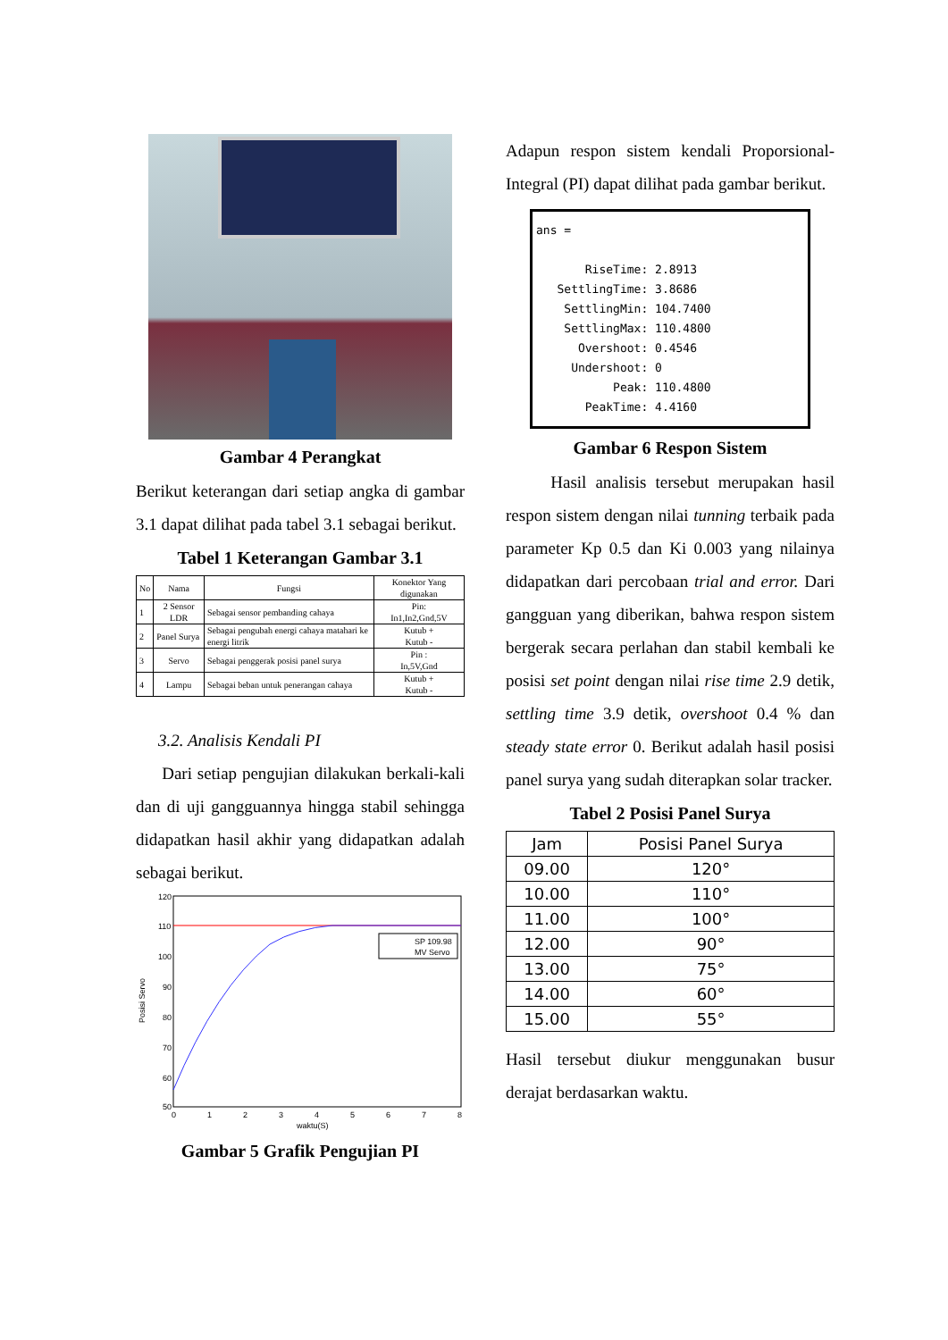Gambar 4 Perangkat
Berikut keterangan dari setiap angka di gambar 3.1 dapat dilihat pada tabel 3.1 sebagai berikut.
Tabel 1 Keterangan Gambar 3.1
| No | Nama | Fungsi | Konektor Yang digunakan |
| --- | --- | --- | --- |
| 1 | 2 Sensor LDR | Sebagai sensor pembanding cahaya | Pin: In1,In2,Gnd,5V |
| 2 | Panel Surya | Sebagai pengubah energi cahaya matahari ke energi litrik | Kutub + Kutub - |
| 3 | Servo | Sebagai penggerak posisi panel surya | Pin : In,5V,Gnd |
| 4 | Lampu | Sebagai beban untuk penerangan cahaya | Kutub + Kutub - |
3.2. Analisis Kendali PI
Dari setiap pengujian dilakukan berkali-kali dan di uji gangguannya hingga stabil sehingga didapatkan hasil akhir yang didapatkan adalah sebagai berikut.
120
110
100
90
80
70
60
50
0
1
2
3
4
5
6
7
8
waktu(S)
Posisi Servo
SP 109.98
MV Servo
Gambar 5 Grafik Pengujian PI
Adapun respon sistem kendali Proporsional-Integral (PI) dapat dilihat pada gambar berikut.
ans = RiseTime: 2.8913 SettlingTime: 3.8686 SettlingMin: 104.7400 SettlingMax: 110.4800 Overshoot: 0.4546 Undershoot: 0 Peak: 110.4800 PeakTime: 4.4160
Gambar 6 Respon Sistem
Hasil analisis tersebut merupakan hasil respon sistem dengan nilai tunning terbaik pada parameter Kp 0.5 dan Ki 0.003 yang nilainya didapatkan dari percobaan trial and error. Dari gangguan yang diberikan, bahwa respon sistem bergerak secara perlahan dan stabil kembali ke posisi set point dengan nilai rise time 2.9 detik, settling time 3.9 detik, overshoot 0.4 % dan steady state error 0. Berikut adalah hasil posisi panel surya yang sudah diterapkan solar tracker.
Tabel 2 Posisi Panel Surya
| Jam | Posisi Panel Surya |
| --- | --- |
| 09.00 | 120° |
| 10.00 | 110° |
| 11.00 | 100° |
| 12.00 | 90° |
| 13.00 | 75° |
| 14.00 | 60° |
| 15.00 | 55° |
Hasil tersebut diukur menggunakan busur derajat berdasarkan waktu.